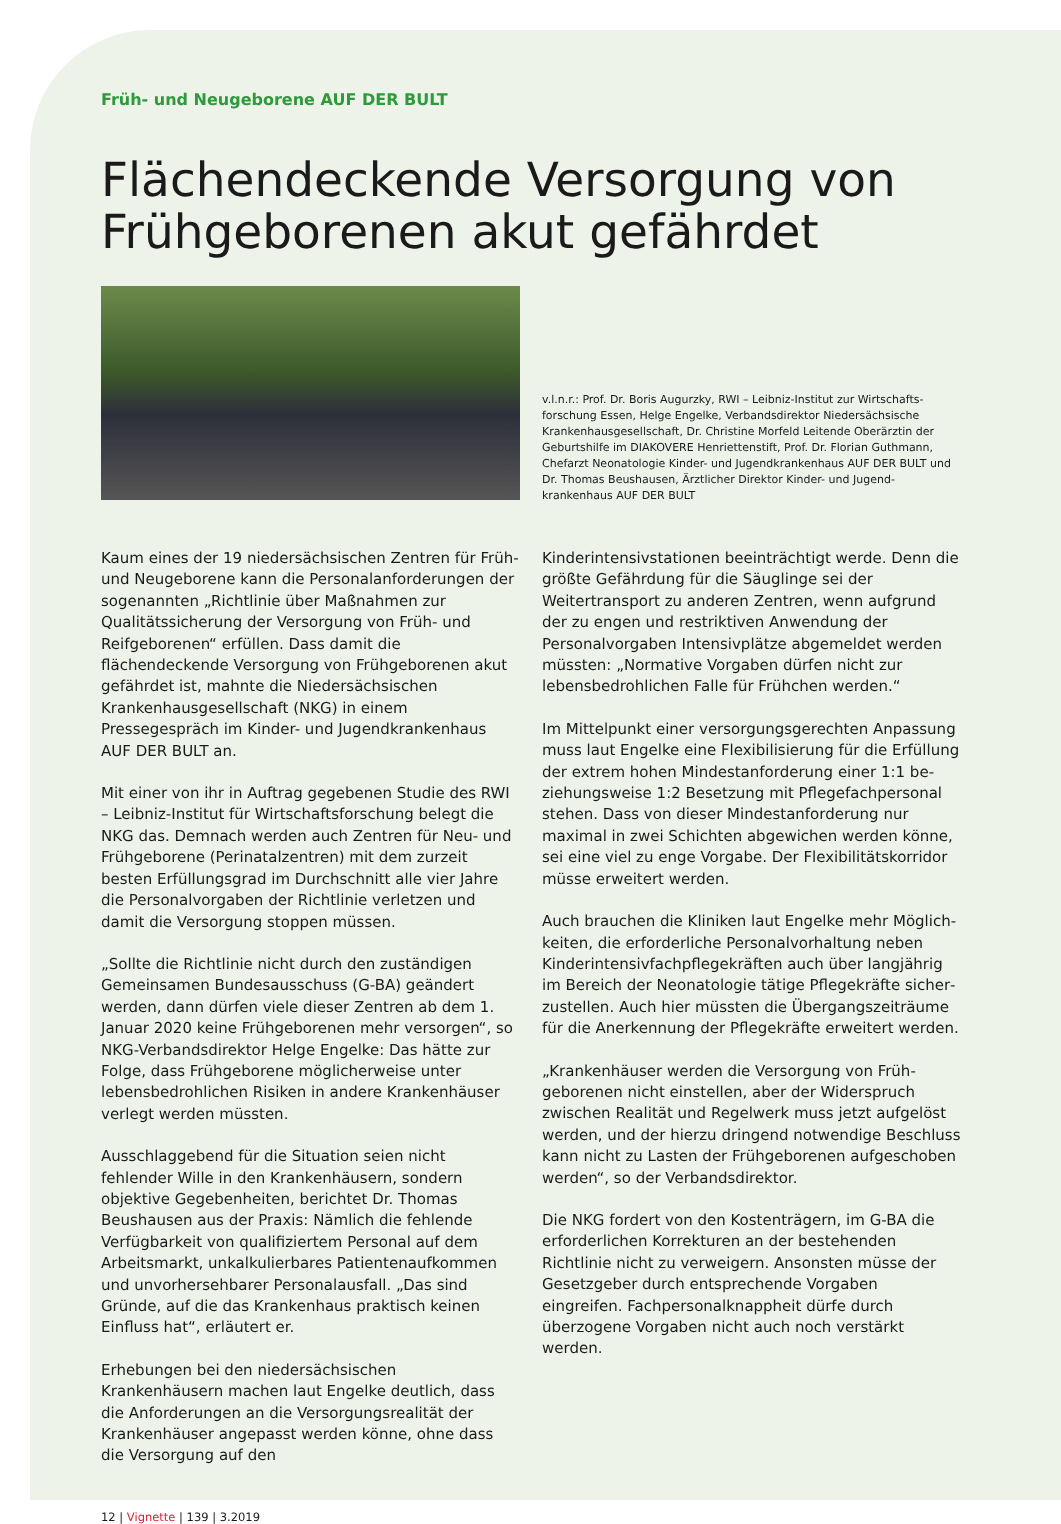Früh- und Neugeborene AUF DER BULT
Flächendeckende Versorgung von Frühgeborenen akut gefährdet
v.l.n.r.: Prof. Dr. Boris Augurzky, RWI – Leibniz-Institut zur Wirtschafts­forschung Essen, Helge Engelke, Verbandsdirektor Niedersächsische Krankenhausgesellschaft, Dr. Christine Morfeld Leitende Oberärztin der Geburtshilfe im DIAKOVERE Henriettenstift, Prof. Dr. Florian Guthmann, Chefarzt Neonatologie Kinder- und Jugendkrankenhaus AUF DER BULT und Dr. Thomas Beushausen, Ärztlicher Direktor Kinder- und Jugend­krankenhaus AUF DER BULT
Kaum eines der 19 niedersächsischen Zentren für Früh- und Neugeborene kann die Personalanforderungen der sogenannten „Richtlinie über Maßnahmen zur Qualitäts­sicherung der Versorgung von Früh- und Reifgeborenen“ erfüllen. Dass damit die flächendeckende Versorgung von Frühgeborenen akut gefährdet ist, mahnte die Niedersächsischen Krankenhausgesellschaft (NKG) in einem Pressegespräch im Kinder- und Jugendkranken­haus AUF DER BULT an.
Mit einer von ihr in Auftrag gegebenen Studie des RWI – Leibniz-Institut für Wirtschaftsforschung belegt die NKG das. Demnach werden auch Zentren für Neu- und Frühgeborene (Perinatalzentren) mit dem zurzeit besten Erfüllungsgrad im Durchschnitt alle vier Jahre die Personalvorgaben der Richtlinie verletzen und damit die Versorgung stoppen müssen.
„Sollte die Richtlinie nicht durch den zuständigen Gemeinsamen Bundesausschuss (G-BA) geändert werden, dann dürfen viele dieser Zentren ab dem 1. Januar 2020 keine Frühgeborenen mehr versorgen“, so NKG-Verbandsdirektor Helge Engelke: Das hätte zur Folge, dass Frühgeborene möglicherweise unter lebens­bedrohlichen Risiken in andere Krankenhäuser verlegt werden müssten.
Ausschlaggebend für die Situation seien nicht fehlender Wille in den Krankenhäusern, sondern objektive Gegebenheiten, berichtet Dr. Thomas Beushausen aus der Praxis: Nämlich die fehlende Verfügbarkeit von qualifiziertem Personal auf dem Arbeitsmarkt, unkalku­lierbares Patientenaufkommen und unvorhersehbarer Personalausfall. „Das sind Gründe, auf die das Kranken­haus praktisch keinen Einfluss hat“, erläutert er.
Erhebungen bei den niedersächsischen Krankenhäusern machen laut Engelke deutlich, dass die Anforderungen an die Versorgungsrealität der Krankenhäuser angepasst werden könne, ohne dass die Versorgung auf den
Kinderintensivstationen beeinträchtigt werde. Denn die größte Gefährdung für die Säuglinge sei der Weitertrans­port zu anderen Zentren, wenn aufgrund der zu engen und restriktiven Anwendung der Personalvorgaben Intensivplätze abgemeldet werden müssten: „Normative Vorgaben dürfen nicht zur lebensbedrohlichen Falle für Frühchen werden.“
Im Mittelpunkt einer versorgungsgerechten Anpassung muss laut Engelke eine Flexibilisierung für die Erfüllung der extrem hohen Mindestanforderung einer 1:1 be­ziehungsweise 1:2 Besetzung mit Pflegefachpersonal stehen. Dass von dieser Mindestanforderung nur maximal in zwei Schichten abgewichen werden könne, sei eine viel zu enge Vorgabe. Der Flexibilitätskorridor müsse erweitert werden.
Auch brauchen die Kliniken laut Engelke mehr Möglich­keiten, die erforderliche Personalvorhaltung neben Kinderintensivfachpflegekräften auch über langjährig im Bereich der Neonatologie tätige Pflegekräfte sicher­zustellen. Auch hier müssten die Übergangszeiträume für die Anerkennung der Pflegekräfte erweitert werden.
„Krankenhäuser werden die Versorgung von Früh­geborenen nicht einstellen, aber der Widerspruch zwischen Realität und Regelwerk muss jetzt aufgelöst werden, und der hierzu dringend notwendige Beschluss kann nicht zu Lasten der Frühgeborenen aufgeschoben werden“, so der Verbandsdirektor.
Die NKG fordert von den Kostenträgern, im G-BA die erforderlichen Korrekturen an der bestehenden Richtlinie nicht zu verweigern. Ansonsten müsse der Gesetzgeber durch entsprechende Vorgaben eingreifen. Fachpersonal­knappheit dürfe durch überzogene Vorgaben nicht auch noch verstärkt werden.
12 | Vignette | 139 | 3.2019